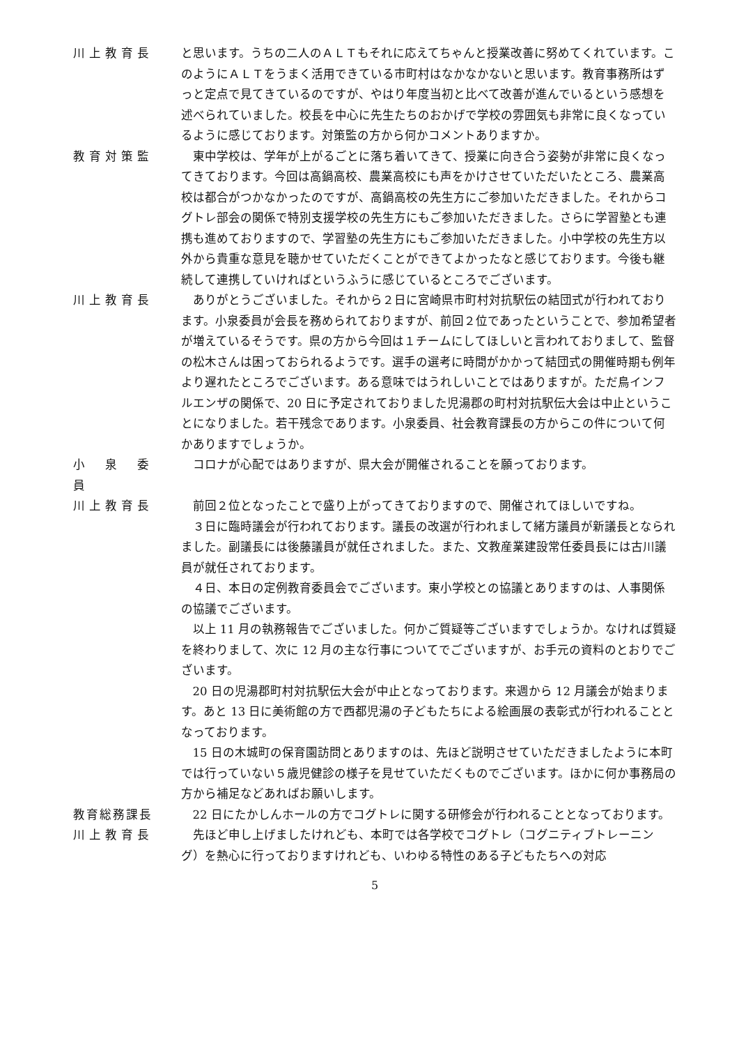川上教育長 と思います。うちの二人のＡＬＴもそれに応えてちゃんと授業改善に努めてくれています。このようにＡＬＴをうまく活用できている市町村はなかなかないと思います。教育事務所はずっと定点で見てきているのですが、やはり年度当初と比べて改善が進んでいるという感想を述べられていました。校長を中心に先生たちのおかげで学校の雰囲気も非常に良くなっているように感じております。対策監の方から何かコメントありますか。
教育対策監 東中学校は、学年が上がるごとに落ち着いてきて、授業に向き合う姿勢が非常に良くなってきております。今回は高鍋高校、農業高校にも声をかけさせていただいたところ、農業高校は都合がつかなかったのですが、高鍋高校の先生方にご参加いただきました。それからコグトレ部会の関係で特別支援学校の先生方にもご参加いただきました。さらに学習塾とも連携も進めておりますので、学習塾の先生方にもご参加いただきました。小中学校の先生方以外から貴重な意見を聴かせていただくことができてよかったなと感じております。今後も継続して連携していければというふうに感じているところでございます。
川上教育長 ありがとうございました。それから２日に宮崎県市町村対抗駅伝の結団式が行われております。小泉委員が会長を務められておりますが、前回２位であったということで、参加希望者が増えているそうです。県の方から今回は１チームにしてほしいと言われておりまして、監督の松木さんは困っておられるようです。選手の選考に時間がかかって結団式の開催時期も例年より遅れたところでございます。ある意味ではうれしいことではありますが。ただ鳥インフルエンザの関係で、20 日に予定されておりました児湯郡の町村対抗駅伝大会は中止ということになりました。若干残念であります。小泉委員、社会教育課長の方からこの件について何かありますでしょうか。
小　泉　委　員
コロナが心配ではありますが、県大会が開催されることを願っております。
川上教育長 前回２位となったことで盛り上がってきておりますので、開催されてほしいですね。
３日に臨時議会が行われております。議長の改選が行われまして緒方議員が新議長となられました。副議長には後藤議員が就任されました。また、文教産業建設常任委員長には古川議員が就任されております。
４日、本日の定例教育委員会でございます。東小学校との協議とありますのは、人事関係の協議でございます。
以上 11 月の執務報告でございました。何かご質疑等ございますでしょうか。なければ質疑を終わりまして、次に 12 月の主な行事についてでございますが、お手元の資料のとおりでございます。
20 日の児湯郡町村対抗駅伝大会が中止となっております。来週から 12 月議会が始まります。あと 13 日に美術館の方で西都児湯の子どもたちによる絵画展の表彰式が行われることとなっております。
15 日の木城町の保育園訪問とありますのは、先ほど説明させていただきましたように本町では行っていない５歳児健診の様子を見せていただくものでございます。ほかに何か事務局の方から補足などあればお願いします。
教育総務課長 22 日にたかしんホールの方でコグトレに関する研修会が行われることとなっております。
川上教育長 先ほど申し上げましたけれども、本町では各学校でコグトレ（コグニティブトレーニング）を熱心に行っておりますけれども、いわゆる特性のある子どもたちへの対応
5